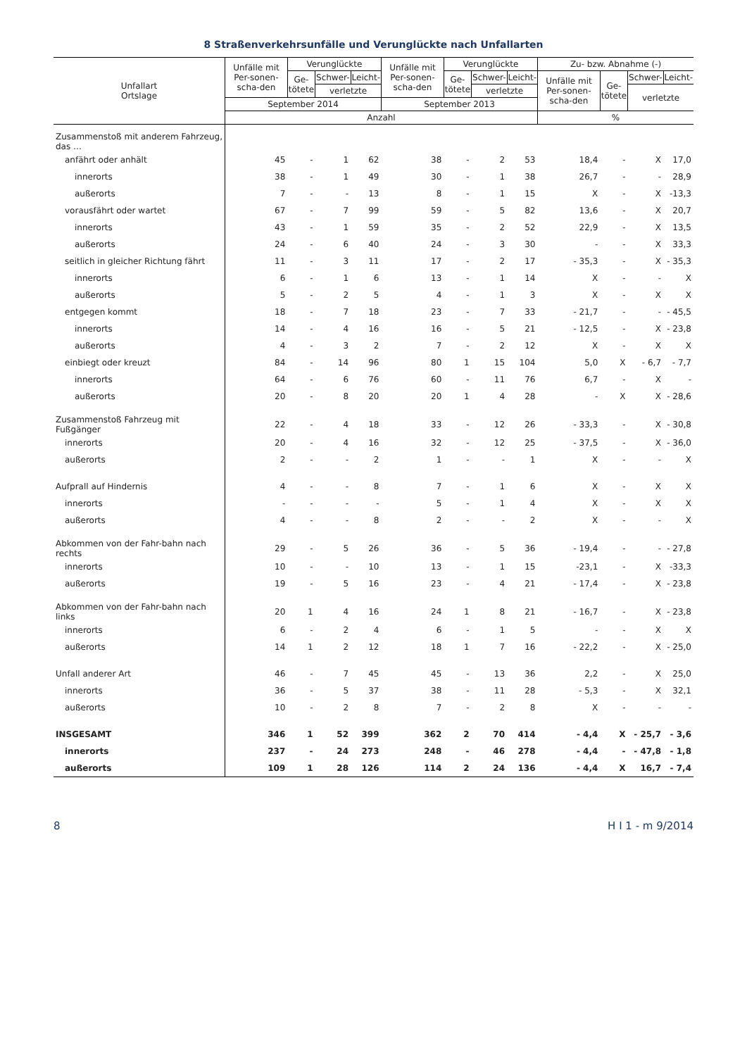8 Straßenverkehrsunfälle und Verunglückte nach Unfallarten
| Unfallart Ortslage | Unfälle mit Per-sonen-scha-den | Verunglückte | | | Unfälle mit Per-sonen-scha-den | Verunglückte | | | Zu- bzw. Abnahme (-) | | | |
| --- | --- | --- | --- | --- | --- | --- | --- | --- | --- | --- | --- | --- |
| | | Ge- tötete | Schwer- | Leicht- | | Ge- tötete | Schwer- | Leicht- | Unfälle mit Per-sonen-scha-den | Ge- tötete | Schwer- | Leicht- |
| | | | verletzte | | | | verletzte | | | | verletzte | |
| | September 2014 | | | | September 2013 | | | | | | | |
| | Anzahl | | | | | | | | % | | | |
| Zusammenstoß mit anderem Fahrzeug, das … | | | | | | | | | | | | |
| anfährt oder anhält | 45 | - | 1 | 62 | 38 | - | 2 | 53 | 18,4 | - | X | 17,0 |
| innerorts | 38 | - | 1 | 49 | 30 | - | 1 | 38 | 26,7 | - | - | 28,9 |
| außerorts | 7 | - | - | 13 | 8 | - | 1 | 15 | X | - | X | -13,3 |
| vorausfährt oder wartet | 67 | - | 7 | 99 | 59 | - | 5 | 82 | 13,6 | - | X | 20,7 |
| innerorts | 43 | - | 1 | 59 | 35 | - | 2 | 52 | 22,9 | - | X | 13,5 |
| außerorts | 24 | - | 6 | 40 | 24 | - | 3 | 30 | - | - | X | 33,3 |
| seitlich in gleicher Richtung fährt | 11 | - | 3 | 11 | 17 | - | 2 | 17 | - 35,3 | - | X | - 35,3 |
| innerorts | 6 | - | 1 | 6 | 13 | - | 1 | 14 | X | - | - | X |
| außerorts | 5 | - | 2 | 5 | 4 | - | 1 | 3 | X | - | X | X |
| entgegen kommt | 18 | - | 7 | 18 | 23 | - | 7 | 33 | - 21,7 | - | - | - 45,5 |
| innerorts | 14 | - | 4 | 16 | 16 | - | 5 | 21 | - 12,5 | - | X | - 23,8 |
| außerorts | 4 | - | 3 | 2 | 7 | - | 2 | 12 | X | - | X | X |
| einbiegt oder kreuzt | 84 | - | 14 | 96 | 80 | 1 | 15 | 104 | 5,0 | X | - 6,7 | - 7,7 |
| innerorts | 64 | - | 6 | 76 | 60 | - | 11 | 76 | 6,7 | - | X | - |
| außerorts | 20 | - | 8 | 20 | 20 | 1 | 4 | 28 | - | X | X | - 28,6 |
| Zusammenstoß Fahrzeug mit Fußgänger | 22 | - | 4 | 18 | 33 | - | 12 | 26 | - 33,3 | - | X | - 30,8 |
| innerorts | 20 | - | 4 | 16 | 32 | - | 12 | 25 | - 37,5 | - | X | - 36,0 |
| außerorts | 2 | - | - | 2 | 1 | - | - | 1 | X | - | - | X |
| Aufprall auf Hindernis | 4 | - | - | 8 | 7 | - | 1 | 6 | X | - | X | X |
| innerorts | - | - | - | - | 5 | - | 1 | 4 | X | - | X | X |
| außerorts | 4 | - | - | 8 | 2 | - | - | 2 | X | - | - | X |
| Abkommen von der Fahr-bahn nach rechts | 29 | - | 5 | 26 | 36 | - | 5 | 36 | - 19,4 | - | - | - 27,8 |
| innerorts | 10 | - | - | 10 | 13 | - | 1 | 15 | -23,1 | - | X | -33,3 |
| außerorts | 19 | - | 5 | 16 | 23 | - | 4 | 21 | - 17,4 | - | X | - 23,8 |
| Abkommen von der Fahr-bahn nach links | 20 | 1 | 4 | 16 | 24 | 1 | 8 | 21 | - 16,7 | - | X | - 23,8 |
| innerorts | 6 | - | 2 | 4 | 6 | - | 1 | 5 | - | - | X | X |
| außerorts | 14 | 1 | 2 | 12 | 18 | 1 | 7 | 16 | - 22,2 | - | X | - 25,0 |
| Unfall anderer Art | 46 | - | 7 | 45 | 45 | - | 13 | 36 | 2,2 | - | X | 25,0 |
| innerorts | 36 | - | 5 | 37 | 38 | - | 11 | 28 | - 5,3 | - | X | 32,1 |
| außerorts | 10 | - | 2 | 8 | 7 | - | 2 | 8 | X | - | - | - |
| INSGESAMT | 346 | 1 | 52 | 399 | 362 | 2 | 70 | 414 | - 4,4 | X | - 25,7 | - 3,6 |
| innerorts | 237 | - | 24 | 273 | 248 | - | 46 | 278 | - 4,4 | - | - 47,8 | - 1,8 |
| außerorts | 109 | 1 | 28 | 126 | 114 | 2 | 24 | 136 | - 4,4 | X | 16,7 | - 7,4 |
8 H I 1 - m 9/2014